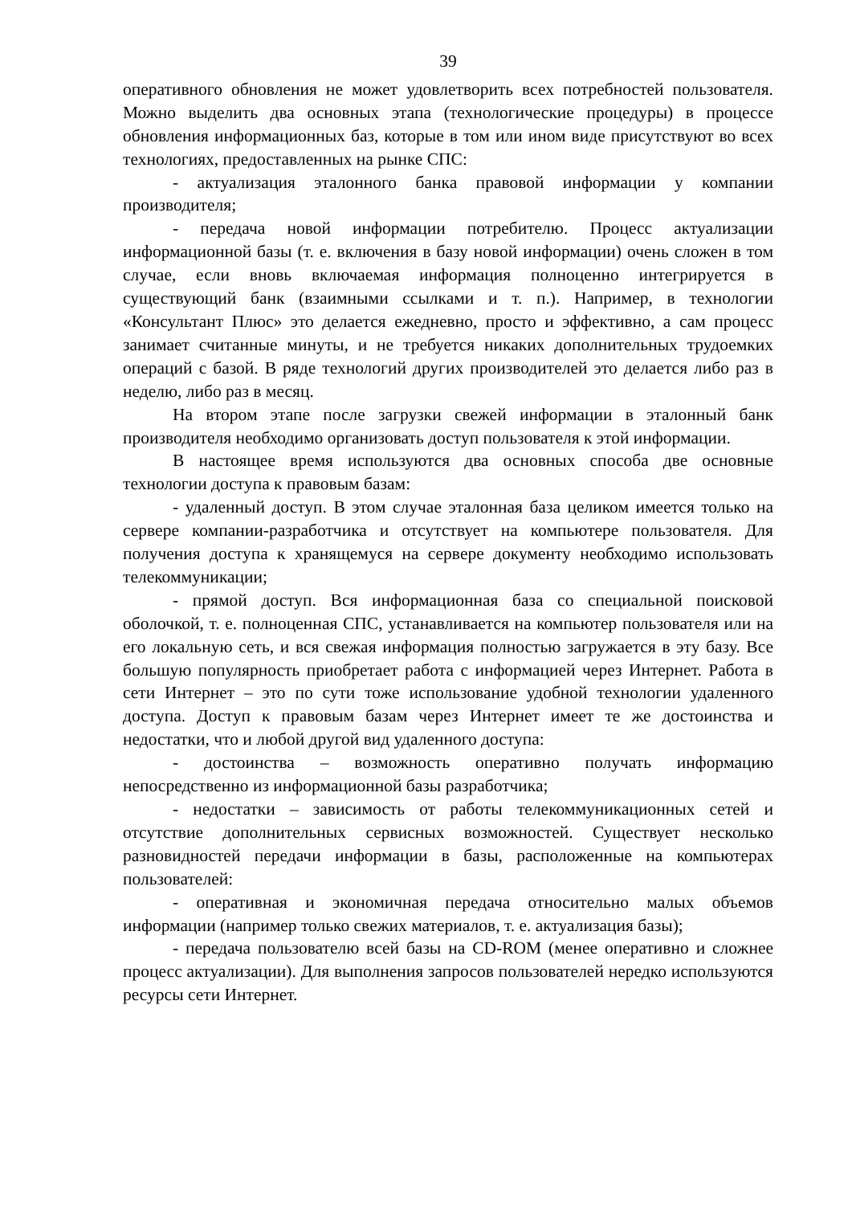39
оперативного обновления не может удовлетворить всех потребностей пользователя. Можно выделить два основных этапа (технологические процедуры) в процессе обновления информационных баз, которые в том или ином виде присутствуют во всех технологиях, предоставленных на рынке СПС:
- актуализация эталонного банка правовой информации у компании производителя;
- передача новой информации потребителю. Процесс актуализации информационной базы (т. е. включения в базу новой информации) очень сложен в том случае, если вновь включаемая информация полноценно интегрируется в существующий банк (взаимными ссылками и т. п.). Например, в технологии «Консультант Плюс» это делается ежедневно, просто и эффективно, а сам процесс занимает считанные минуты, и не требуется никаких дополнительных трудоемких операций с базой. В ряде технологий других производителей это делается либо раз в неделю, либо раз в месяц.
На втором этапе после загрузки свежей информации в эталонный банк производителя необходимо организовать доступ пользователя к этой информации.
В настоящее время используются два основных способа две основные технологии доступа к правовым базам:
- удаленный доступ. В этом случае эталонная база целиком имеется только на сервере компании-разработчика и отсутствует на компьютере пользователя. Для получения доступа к хранящемуся на сервере документу необходимо использовать телекоммуникации;
- прямой доступ. Вся информационная база со специальной поисковой оболочкой, т. е. полноценная СПС, устанавливается на компьютер пользователя или на его локальную сеть, и вся свежая информация полностью загружается в эту базу. Все большую популярность приобретает работа с информацией через Интернет. Работа в сети Интернет – это по сути тоже использование удобной технологии удаленного доступа. Доступ к правовым базам через Интернет имеет те же достоинства и недостатки, что и любой другой вид удаленного доступа:
- достоинства – возможность оперативно получать информацию непосредственно из информационной базы разработчика;
- недостатки – зависимость от работы телекоммуникационных сетей и отсутствие дополнительных сервисных возможностей. Существует несколько разновидностей передачи информации в базы, расположенные на компьютерах пользователей:
- оперативная и экономичная передача относительно малых объемов информации (например только свежих материалов, т. е. актуализация базы);
- передача пользователю всей базы на CD-ROM (менее оперативно и сложнее процесс актуализации). Для выполнения запросов пользователей нередко используются ресурсы сети Интернет.